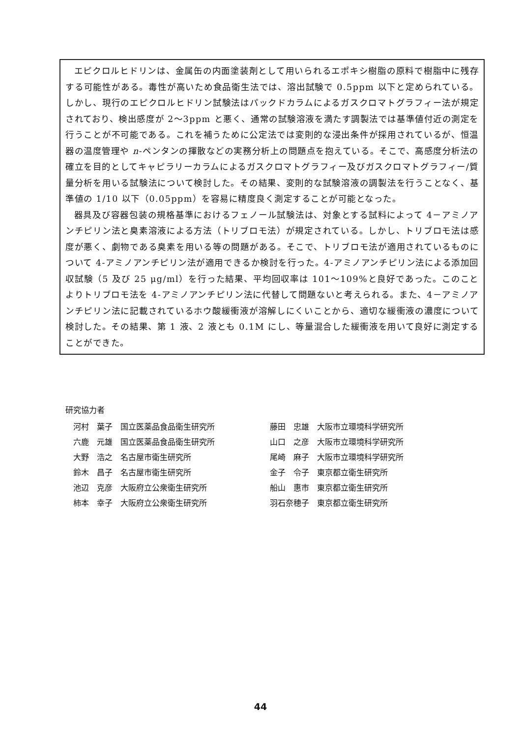エピクロルヒドリンは、金属缶の内面塗装剤として用いられるエポキシ樹脂の原料で樹脂中に残存する可能性がある。毒性が高いため食品衛生法では、溶出試験で 0.5ppm 以下と定められている。しかし、現行のエピクロルヒドリン試験法はパックドカラムによるガスクロマトグラフィー法が規定されており、検出感度が 2～3ppm と悪く、通常の試験溶液を満たす調製法では基準値付近の測定を行うことが不可能である。これを補うために公定法では変則的な浸出条件が採用されているが、恒温器の温度管理や n-ペンタンの揮散などの実務分析上の問題点を抱えている。そこで、高感度分析法の確立を目的としてキャピラリーカラムによるガスクロマトグラフィー及びガスクロマトグラフィー/質量分析を用いる試験法について検討した。その結果、変則的な試験溶液の調製法を行うことなく、基準値の 1/10 以下（0.05ppm）を容易に精度良く測定することが可能となった。
器具及び容器包装の規格基準におけるフェノール試験法は、対象とする試料によって 4－アミノアンチピリン法と臭素溶液による方法（トリブロモ法）が規定されている。しかし、トリブロモ法は感度が悪く、劇物である臭素を用いる等の問題がある。そこで、トリブロモ法が適用されているものについて 4-アミノアンチピリン法が適用できるか検討を行った。4-アミノアンチピリン法による添加回収試験（5 及び 25 μg/ml）を行った結果、平均回収率は 101～109%と良好であった。このことよりトリブロモ法を 4-アミノアンチピリン法に代替して問題ないと考えられる。また、4－アミノアンチピリン法に記載されているホウ酸緩衝液が溶解しにくいことから、適切な緩衝液の濃度について検討した。その結果、第 1 液、2 液とも 0.1M にし、等量混合した緩衝液を用いて良好に測定することができた。
研究協力者
河村　葉子　国立医薬品食品衛生研究所
六鹿　元雄　国立医薬品食品衛生研究所
大野　浩之　名古屋市衛生研究所
鈴木　昌子　名古屋市衛生研究所
池辺　克彦　大阪府立公衆衛生研究所
柿本　幸子　大阪府立公衆衛生研究所
藤田　忠雄　大阪市立環境科学研究所
山口　之彦　大阪市立環境科学研究所
尾崎　麻子　大阪市立環境科学研究所
金子　令子　東京都立衛生研究所
船山　惠市　東京都立衛生研究所
羽石奈穂子　東京都立衛生研究所
44